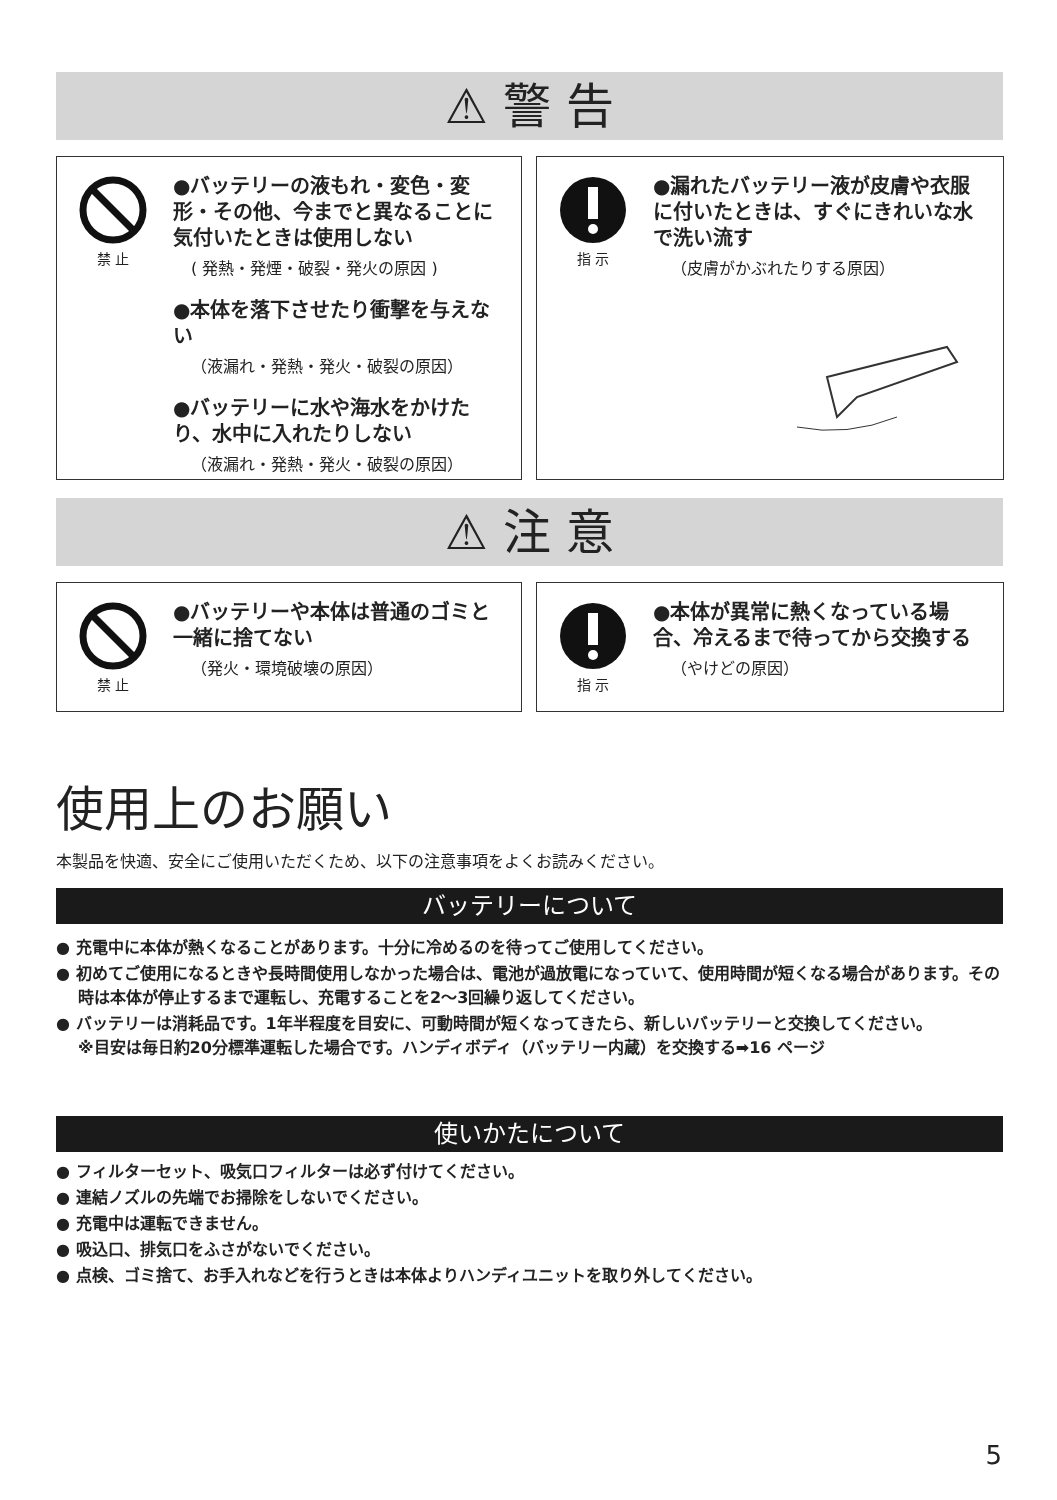⚠ 警 告
禁 止
●バッテリーの液もれ・変色・変形・その他、今までと異なることに気付いたときは使用しない
( 発熱・発煙・破裂・発火の原因 )
●本体を落下させたり衝撃を与えない
（液漏れ・発熱・発火・破裂の原因）
●バッテリーに水や海水をかけたり、水中に入れたりしない
（液漏れ・発熱・発火・破裂の原因）
指 示
●漏れたバッテリー液が皮膚や衣服に付いたときは、すぐにきれいな水で洗い流す
（皮膚がかぶれたりする原因）
⚠ 注 意
禁 止
●バッテリーや本体は普通のゴミと一緒に捨てない
（発火・環境破壊の原因）
指 示
●本体が異常に熱くなっている場合、冷えるまで待ってから交換する
（やけどの原因）
使用上のお願い
本製品を快適、安全にご使用いただくため、以下の注意事項をよくお読みください。
バッテリーについて
● 充電中に本体が熱くなることがあります。十分に冷めるのを待ってご使用してください。
● 初めてご使用になるときや長時間使用しなかった場合は、電池が過放電になっていて、使用時間が短くなる場合があります。その時は本体が停止するまで運転し、充電することを2〜3回繰り返してください。
● バッテリーは消耗品です。1年半程度を目安に、可動時間が短くなってきたら、新しいバッテリーと交換してください。
※目安は毎日約20分標準運転した場合です。ハンディボディ（バッテリー内蔵）を交換する➡16 ページ
使いかたについて
● フィルターセット、吸気口フィルターは必ず付けてください。
● 連結ノズルの先端でお掃除をしないでください。
● 充電中は運転できません。
● 吸込口、排気口をふさがないでください。
● 点検、ゴミ捨て、お手入れなどを行うときは本体よりハンディユニットを取り外してください。
5